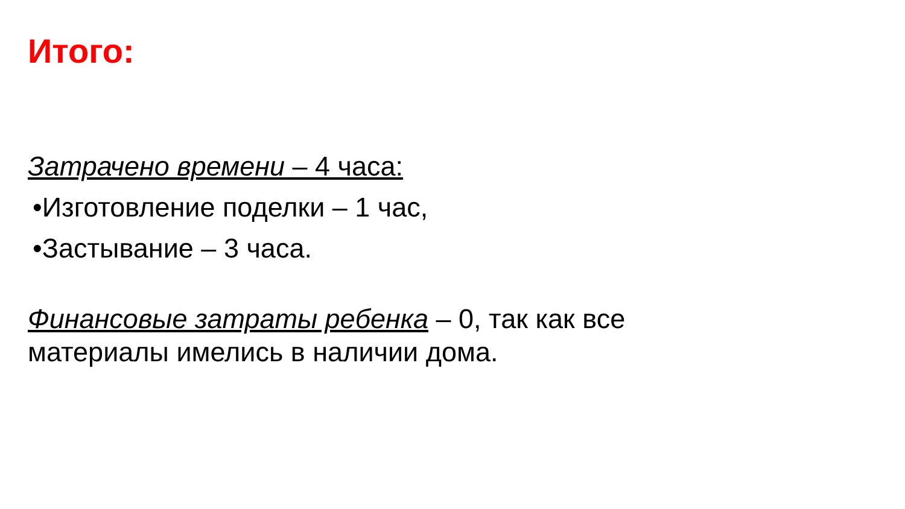Итого:
Затрачено времени – 4 часа:
•Изготовление поделки – 1 час,
•Застывание – 3 часа.
Финансовые затраты ребенка – 0, так как все материалы имелись в наличии дома.